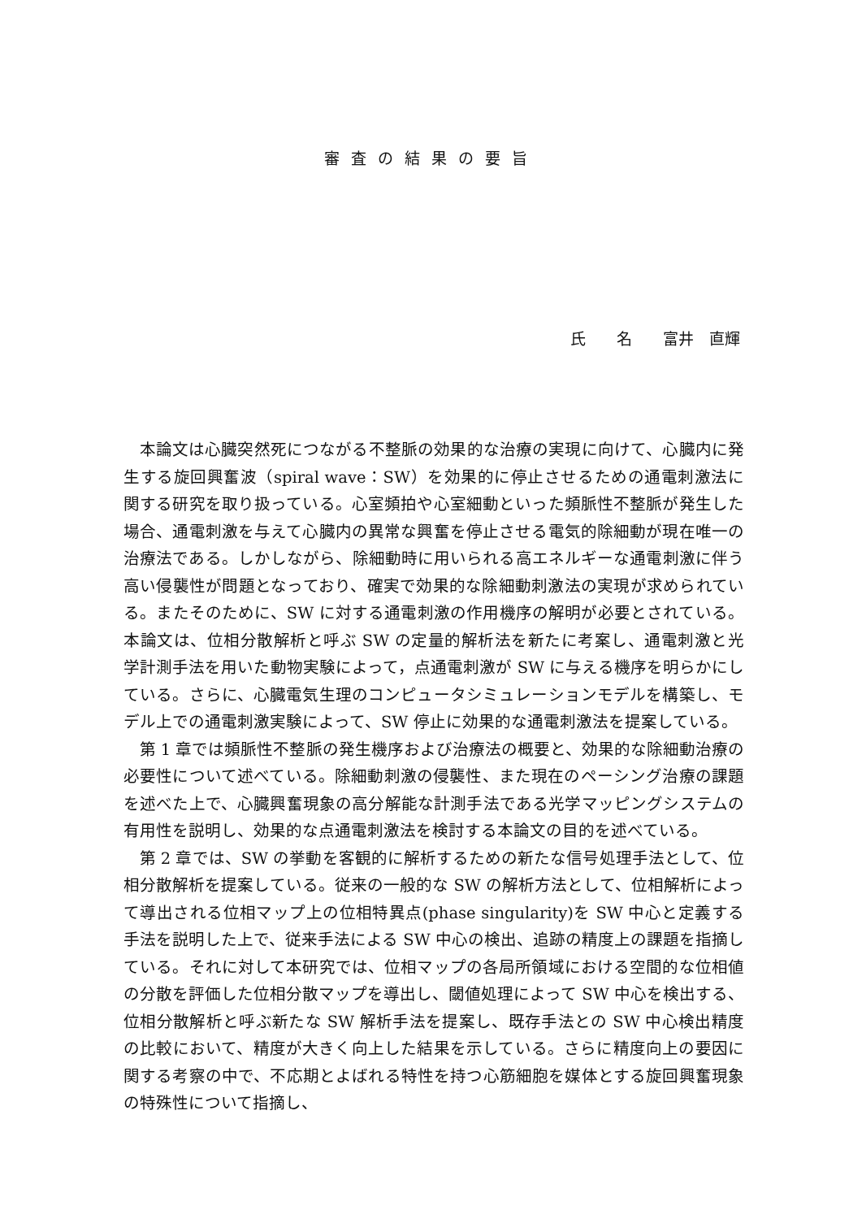審査の結果の要旨
氏　　名　　富井　直輝
本論文は心臓突然死につながる不整脈の効果的な治療の実現に向けて、心臓内に発生する旋回興奮波（spiral wave：SW）を効果的に停止させるための通電刺激法に関する研究を取り扱っている。心室頻拍や心室細動といった頻脈性不整脈が発生した場合、通電刺激を与えて心臓内の異常な興奮を停止させる電気的除細動が現在唯一の治療法である。しかしながら、除細動時に用いられる高エネルギーな通電刺激に伴う高い侵襲性が問題となっており、確実で効果的な除細動刺激法の実現が求められている。またそのために、SW に対する通電刺激の作用機序の解明が必要とされている。本論文は、位相分散解析と呼ぶ SW の定量的解析法を新たに考案し、通電刺激と光学計測手法を用いた動物実験によって，点通電刺激が SW に与える機序を明らかにしている。さらに、心臓電気生理のコンピュータシミュレーションモデルを構築し、モデル上での通電刺激実験によって、SW 停止に効果的な通電刺激法を提案している。
第 1 章では頻脈性不整脈の発生機序および治療法の概要と、効果的な除細動治療の必要性について述べている。除細動刺激の侵襲性、また現在のペーシング治療の課題を述べた上で、心臓興奮現象の高分解能な計測手法である光学マッピングシステムの有用性を説明し、効果的な点通電刺激法を検討する本論文の目的を述べている。
第 2 章では、SW の挙動を客観的に解析するための新たな信号処理手法として、位相分散解析を提案している。従来の一般的な SW の解析方法として、位相解析によって導出される位相マップ上の位相特異点(phase singularity)を SW 中心と定義する手法を説明した上で、従来手法による SW 中心の検出、追跡の精度上の課題を指摘している。それに対して本研究では、位相マップの各局所領域における空間的な位相値の分散を評価した位相分散マップを導出し、閾値処理によって SW 中心を検出する、位相分散解析と呼ぶ新たな SW 解析手法を提案し、既存手法との SW 中心検出精度の比較において、精度が大きく向上した結果を示している。さらに精度向上の要因に関する考察の中で、不応期とよばれる特性を持つ心筋細胞を媒体とする旋回興奮現象の特殊性について指摘し、